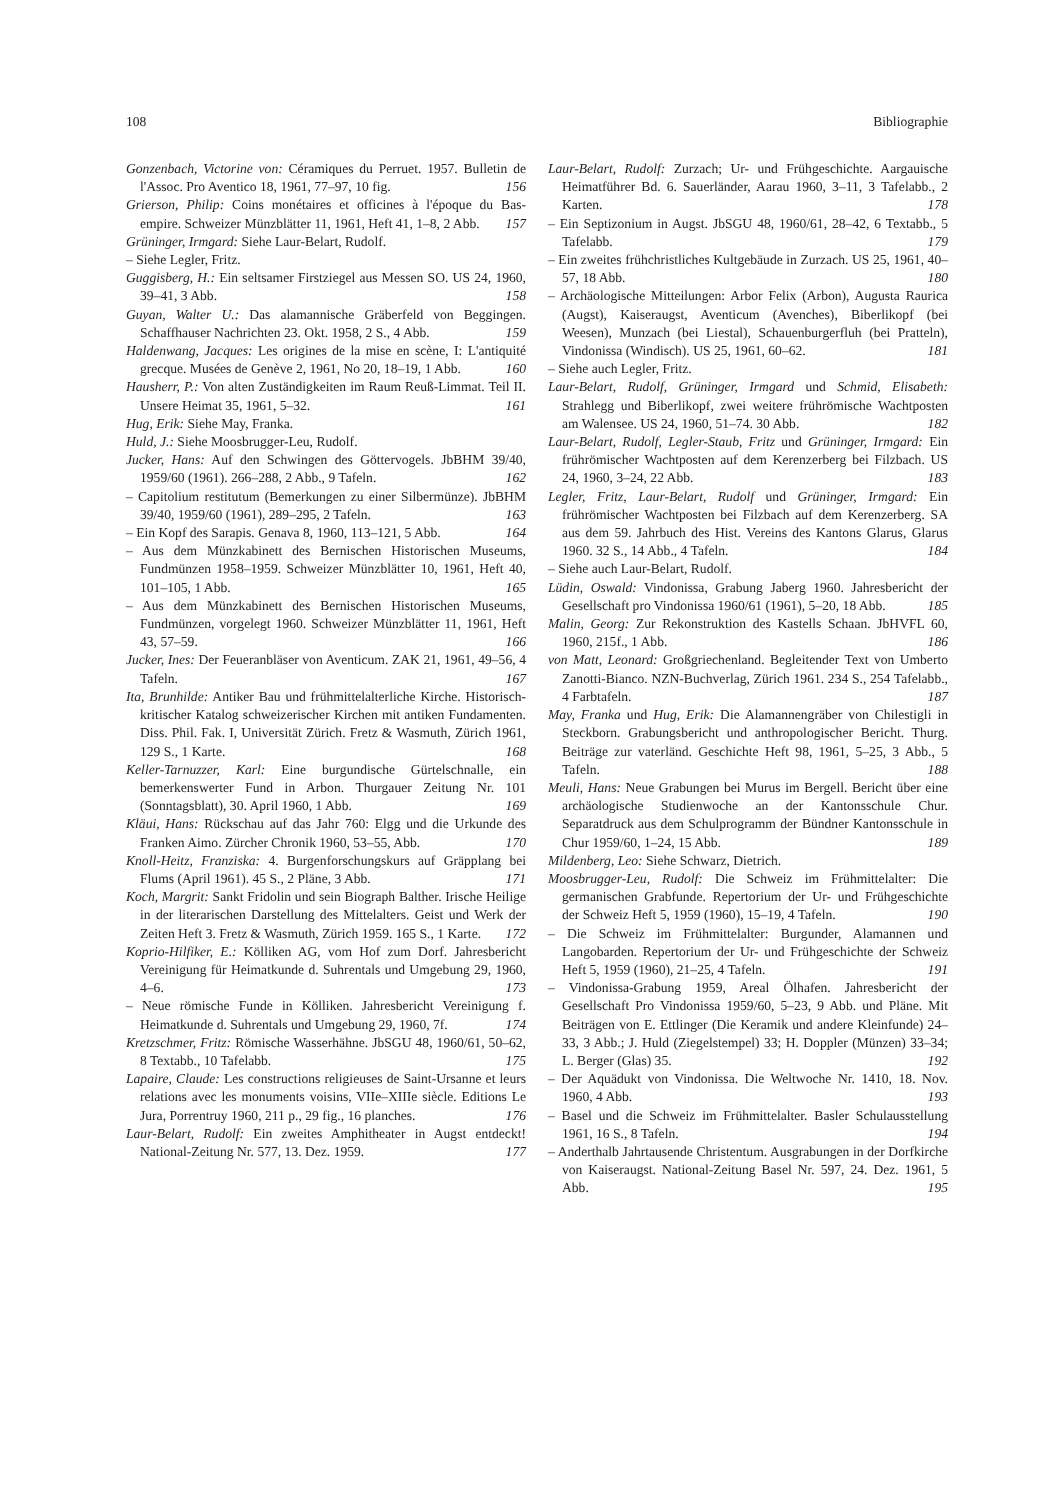108 Bibliographie
Gonzenbach, Victorine von: Céramiques du Perruet. 1957. Bulletin de l'Assoc. Pro Aventico 18, 1961, 77–97, 10 fig. 156
Grierson, Philip: Coins monétaires et officines à l'époque du Bas-empire. Schweizer Münzblätter 11, 1961, Heft 41, 1–8, 2 Abb. 157
Grüninger, Irmgard: Siehe Laur-Belart, Rudolf.
– Siehe Legler, Fritz.
Guggisberg, H.: Ein seltsamer Firstziegel aus Messen SO. US 24, 1960, 39–41, 3 Abb. 158
Guyan, Walter U.: Das alamannische Gräberfeld von Beggingen. Schaffhauser Nachrichten 23. Okt. 1958, 2 S., 4 Abb. 159
Haldenwang, Jacques: Les origines de la mise en scène, I: L'antiquité grecque. Musées de Genève 2, 1961, No 20, 18–19, 1 Abb. 160
Hausherr, P.: Von alten Zuständigkeiten im Raum Reuß-Limmat. Teil II. Unsere Heimat 35, 1961, 5–32. 161
Hug, Erik: Siehe May, Franka.
Huld, J.: Siehe Moosbrugger-Leu, Rudolf.
Jucker, Hans: Auf den Schwingen des Göttervogels. JbBHM 39/40, 1959/60 (1961). 266–288, 2 Abb., 9 Tafeln. 162
– Capitolium restitutum (Bemerkungen zu einer Silbermünze). JbBHM 39/40, 1959/60 (1961), 289–295, 2 Tafeln. 163
– Ein Kopf des Sarapis. Genava 8, 1960, 113–121, 5 Abb. 164
– Aus dem Münzkabinett des Bernischen Historischen Museums, Fundmünzen 1958–1959. Schweizer Münzblätter 10, 1961, Heft 40, 101–105, 1 Abb. 165
– Aus dem Münzkabinett des Bernischen Historischen Museums, Fundmünzen, vorgelegt 1960. Schweizer Münzblätter 11, 1961, Heft 43, 57–59. 166
Jucker, Ines: Der Feueranbläser von Aventicum. ZAK 21, 1961, 49–56, 4 Tafeln. 167
Ita, Brunhilde: Antiker Bau und frühmittelalterliche Kirche. Historisch-kritischer Katalog schweizerischer Kirchen mit antiken Fundamenten. Diss. Phil. Fak. I, Universität Zürich. Fretz & Wasmuth, Zürich 1961, 129 S., 1 Karte. 168
Keller-Tarnuzzer, Karl: Eine burgundische Gürtelschnalle, ein bemerkenswerter Fund in Arbon. Thurgauer Zeitung Nr. 101 (Sonntagsblatt), 30. April 1960, 1 Abb. 169
Kläui, Hans: Rückschau auf das Jahr 760: Elgg und die Urkunde des Franken Aimo. Zürcher Chronik 1960, 53–55, Abb. 170
Knoll-Heitz, Franziska: 4. Burgenforschungskurs auf Gräpplang bei Flums (April 1961). 45 S., 2 Pläne, 3 Abb. 171
Koch, Margrit: Sankt Fridolin und sein Biograph Balther. Irische Heilige in der literarischen Darstellung des Mittelalters. Geist und Werk der Zeiten Heft 3. Fretz & Wasmuth, Zürich 1959. 165 S., 1 Karte. 172
Koprio-Hilfiker, E.: Kölliken AG, vom Hof zum Dorf. Jahresbericht Vereinigung für Heimatkunde d. Suhrentals und Umgebung 29, 1960, 4–6. 173
– Neue römische Funde in Kölliken. Jahresbericht Vereinigung f. Heimatkunde d. Suhrentals und Umgebung 29, 1960, 7f. 174
Kretzschmer, Fritz: Römische Wasserhähne. JbSGU 48, 1960/61, 50–62, 8 Textabb., 10 Tafelabb. 175
Lapaire, Claude: Les constructions religieuses de Saint-Ursanne et leurs relations avec les monuments voisins, VIIe–XIIIe siècle. Editions Le Jura, Porrentruy 1960, 211 p., 29 fig., 16 planches. 176
Laur-Belart, Rudolf: Ein zweites Amphitheater in Augst entdeckt! National-Zeitung Nr. 577, 13. Dez. 1959. 177
Laur-Belart, Rudolf: Zurzach; Ur- und Frühgeschichte. Aargauische Heimatführer Bd. 6. Sauerländer, Aarau 1960, 3–11, 3 Tafelabb., 2 Karten. 178
– Ein Septizonium in Augst. JbSGU 48, 1960/61, 28–42, 6 Textabb., 5 Tafelabb. 179
– Ein zweites frühchristliches Kultgebäude in Zurzach. US 25, 1961, 40–57, 18 Abb. 180
– Archäologische Mitteilungen: Arbor Felix (Arbon), Augusta Raurica (Augst), Kaiseraugst, Aventicum (Avenches), Biberlikopf (bei Weesen), Munzach (bei Liestal), Schauenburgerfluh (bei Pratteln), Vindonissa (Windisch). US 25, 1961, 60–62. 181
– Siehe auch Legler, Fritz.
Laur-Belart, Rudolf, Grüninger, Irmgard und Schmid, Elisabeth: Strahlegg und Biberlikopf, zwei weitere frührömische Wachtposten am Walensee. US 24, 1960, 51–74. 30 Abb. 182
Laur-Belart, Rudolf, Legler-Staub, Fritz und Grüninger, Irmgard: Ein frührömischer Wachtposten auf dem Kerenzerberg bei Filzbach. US 24, 1960, 3–24, 22 Abb. 183
Legler, Fritz, Laur-Belart, Rudolf und Grüninger, Irmgard: Ein frührömischer Wachtposten bei Filzbach auf dem Kerenzerberg. SA aus dem 59. Jahrbuch des Hist. Vereins des Kantons Glarus, Glarus 1960. 32 S., 14 Abb., 4 Tafeln. 184
– Siehe auch Laur-Belart, Rudolf.
Lüdin, Oswald: Vindonissa, Grabung Jaberg 1960. Jahresbericht der Gesellschaft pro Vindonissa 1960/61 (1961), 5–20, 18 Abb. 185
Malin, Georg: Zur Rekonstruktion des Kastells Schaan. JbHVFL 60, 1960, 215f., 1 Abb. 186
von Matt, Leonard: Großgriechenland. Begleitender Text von Umberto Zanotti-Bianco. NZN-Buchverlag, Zürich 1961. 234 S., 254 Tafelabb., 4 Farbtafeln. 187
May, Franka und Hug, Erik: Die Alamannengräber von Chilestigli in Steckborn. Grabungsbericht und anthropologischer Bericht. Thurg. Beiträge zur vaterländ. Geschichte Heft 98, 1961, 5–25, 3 Abb., 5 Tafeln. 188
Meuli, Hans: Neue Grabungen bei Murus im Bergell. Bericht über eine archäologische Studienwoche an der Kantonsschule Chur. Separatdruck aus dem Schulprogramm der Bündner Kantonsschule in Chur 1959/60, 1–24, 15 Abb. 189
Mildenberg, Leo: Siehe Schwarz, Dietrich.
Moosbrugger-Leu, Rudolf: Die Schweiz im Frühmittelalter: Die germanischen Grabfunde. Repertorium der Ur- und Frühgeschichte der Schweiz Heft 5, 1959 (1960), 15–19, 4 Tafeln. 190
– Die Schweiz im Frühmittelalter: Burgunder, Alamannen und Langobarden. Repertorium der Ur- und Frühgeschichte der Schweiz Heft 5, 1959 (1960), 21–25, 4 Tafeln. 191
– Vindonissa-Grabung 1959, Areal Ölhafen. Jahresbericht der Gesellschaft Pro Vindonissa 1959/60, 5–23, 9 Abb. und Pläne. Mit Beiträgen von E. Ettlinger (Die Keramik und andere Kleinfunde) 24–33, 3 Abb.; J. Huld (Ziegelstempel) 33; H. Doppler (Münzen) 33–34; L. Berger (Glas) 35. 192
– Der Aquädukt von Vindonissa. Die Weltwoche Nr. 1410, 18. Nov. 1960, 4 Abb. 193
– Basel und die Schweiz im Frühmittelalter. Basler Schulausstellung 1961, 16 S., 8 Tafeln. 194
– Anderthalb Jahrtausende Christentum. Ausgrabungen in der Dorfkirche von Kaiseraugst. National-Zeitung Basel Nr. 597, 24. Dez. 1961, 5 Abb. 195